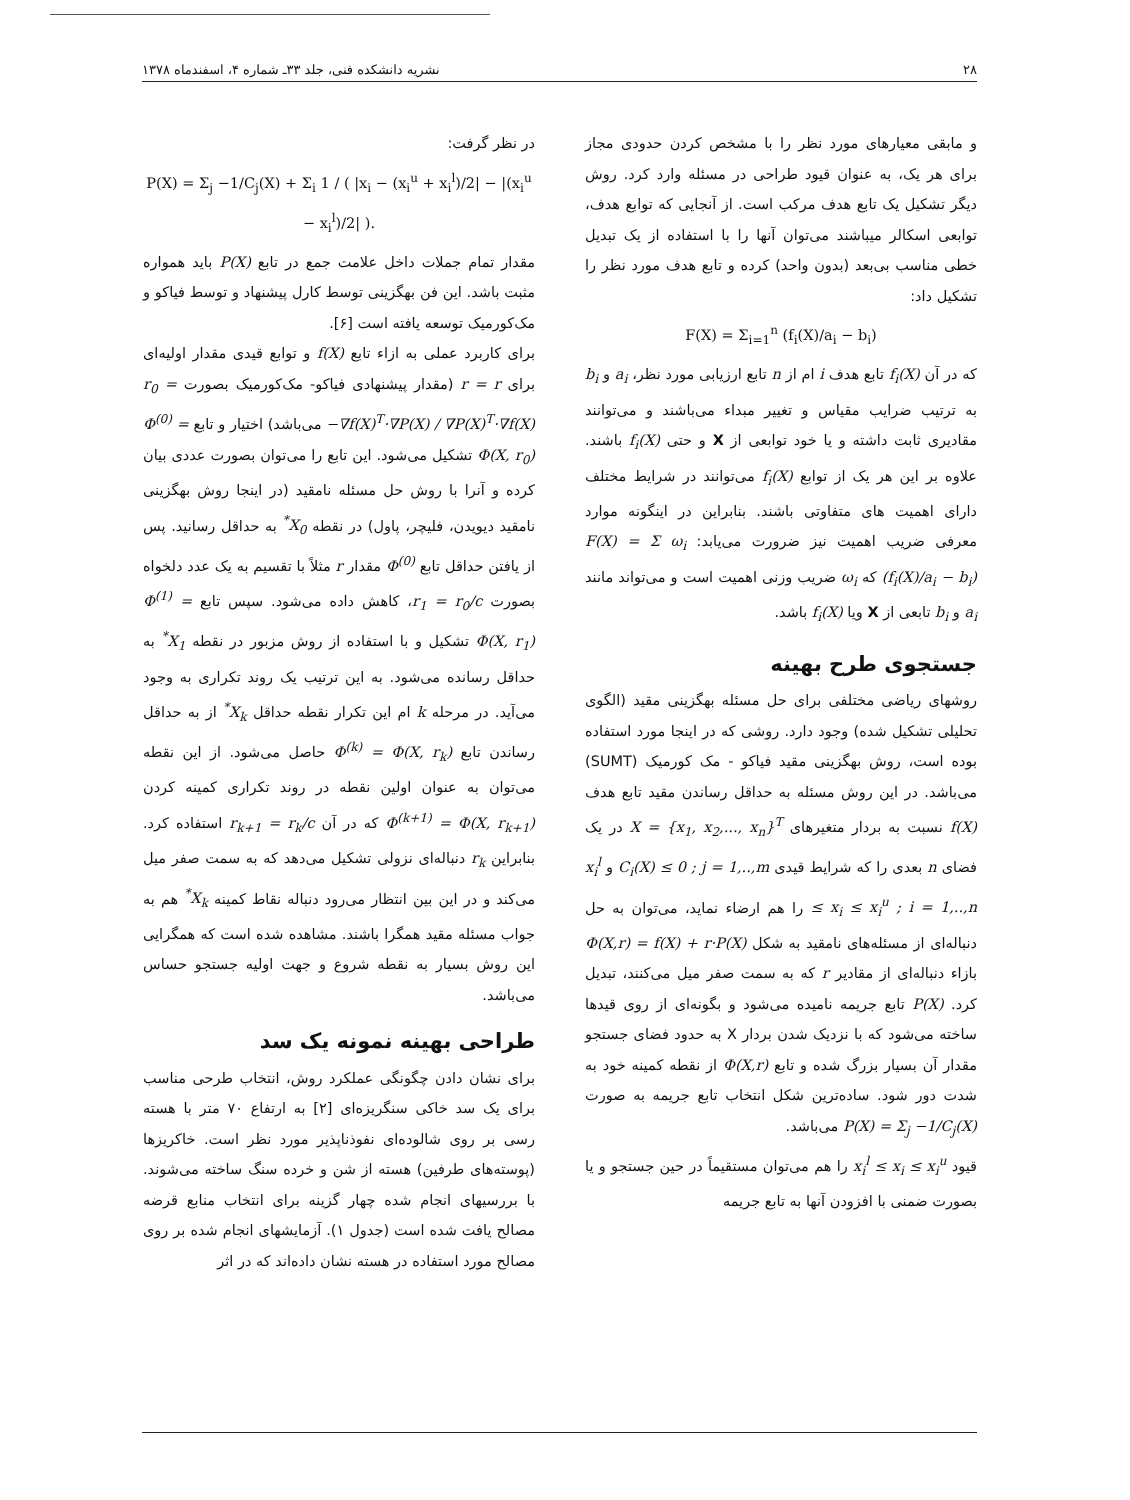۲۸ نشریه دانشکده فنی، جلد ۳۳ـ شماره ۴، اسفندماه ۱۳۷۸
و مابقی معیارهای مورد نظر را با مشخص کردن حدودی مجاز برای هر یک، به عنوان قیود طراحی در مسئله وارد کرد. روش دیگر تشکیل یک تابع هدف مرکب است. از آنجایی که توابع هدف، توابعی اسکالر میباشند می‌توان آنها را با استفاده از یک تبدیل خطی مناسب بی‌بعد (بدون واحد) کرده و تابع هدف مورد نظر را تشکیل داد:
F(X) = Σ<sub>i=1</sub><sup>n</sup> (f<sub>i</sub>(X)/a<sub>i</sub> − b<sub>i</sub>)
که در آن f<sub>i</sub>(X) تابع هدف i ام از n تابع ارزیابی مورد نظر، a<sub>i</sub> و b<sub>i</sub> به ترتیب ضرایب مقیاس و تغییر مبداء می‌باشند و می‌توانند مقادیری ثابت داشته و یا خود توابعی از X و حتی f<sub>i</sub>(X) باشند. علاوه بر این هر یک از توابع f<sub>i</sub>(X) می‌توانند در شرایط مختلف دارای اهمیت های متفاوتی باشند. بنابراین در اینگونه موارد معرفی ضریب اهمیت نیز ضرورت می‌یابد: F(X) = Σ ω<sub>i</sub> (f<sub>i</sub>(X)/a<sub>i</sub> − b<sub>i</sub>) که ω<sub>i</sub> ضریب وزنی اهمیت است و می‌تواند مانند a<sub>i</sub> و b<sub>i</sub> تابعی از X ویا f<sub>i</sub>(X) باشد.
جستجوی طرح بهینه
روشهای ریاضی مختلفی برای حل مسئله بهگزینی مقید (الگوی تحلیلی تشکیل شده) وجود دارد. روشی که در اینجا مورد استفاده بوده است، روش بهگزینی مقید فیاکو - مک کورمیک (SUMT) می‌باشد. در این روش مسئله به حداقل رساندن مقید تابع هدف f(X) نسبت به بردار متغیرهای X = {x<sub>1</sub>, x<sub>2</sub>,..., x<sub>n</sub>}<sup>T</sup> در یک فضای n بعدی را که شرایط قیدی C<sub>i</sub>(X) ≤ 0 ; j = 1,..,m و x<sub>i</sub><sup>l</sup> ≤ x<sub>i</sub> ≤ x<sub>i</sub><sup>u</sup> ; i = 1,..,n را هم ارضاء نماید، می‌توان به حل دنباله‌ای از مسئله‌های نامقید به شکل Φ(X,r) = f(X) + r·P(X) بازاء دنباله‌ای از مقادیر r که به سمت صفر میل می‌کنند، تبدیل کرد. P(X) تابع جریمه نامیده می‌شود و بگونه‌ای از روی قیدها ساخته می‌شود که با نزدیک شدن بردار X به حدود فضای جستجو مقدار آن بسیار بزرگ شده و تابع Φ(X,r) از نقطه کمینه خود به شدت دور شود. ساده‌ترین شکل انتخاب تابع جریمه به صورت P(X) = Σ<sub>j</sub> −1/C<sub>j</sub>(X) می‌باشد.
قیود x<sub>i</sub><sup>l</sup> ≤ x<sub>i</sub> ≤ x<sub>i</sub><sup>u</sup> را هم می‌توان مستقیماً در حین جستجو و یا بصورت ضمنی با افزودن آنها به تابع جریمه
در نظر گرفت:
P(X) = Σ<sub>j</sub> −1/C<sub>j</sub>(X) + Σ<sub>i</sub> 1 / ( |x<sub>i</sub> − (x<sub>i</sub><sup>u</sup> + x<sub>i</sub><sup>l</sup>)/2| − |(x<sub>i</sub><sup>u</sup> − x<sub>i</sub><sup>l</sup>)/2| ).
مقدار تمام جملات داخل علامت جمع در تابع P(X) باید همواره مثبت باشد. این فن بهگزینی توسط کارل پیشنهاد و توسط فیاکو و مک‌کورمیک توسعه یافته است [۶].
برای کاربرد عملی به ازاء تابع f(X) و توابع قیدی مقدار اولیه‌ای برای r = r (مقدار پیشنهادی فیاکو- مک‌کورمیک بصورت r<sub>0</sub> = −∇f(X)<sup>T</sup>·∇P(X) / ∇P(X)<sup>T</sup>·∇f(X) می‌باشد) اختیار و تابع Φ<sup>(0)</sup> = Φ(X, r<sub>0</sub>) تشکیل می‌شود. این تابع را می‌توان بصورت عددی بیان کرده و آنرا با روش حل مسئله نامقید (در اینجا روش بهگزینی نامقید دیویدن، فلیچر، پاول) در نقطه X<sub>0</sub><sup>*</sup> به حداقل رسانید. پس از یافتن حداقل تابع Φ<sup>(0)</sup> مقدار r مثلاً با تقسیم به یک عدد دلخواه بصورت r<sub>1</sub> = r<sub>0</sub>/c، کاهش داده می‌شود. سپس تابع Φ<sup>(1)</sup> = Φ(X, r<sub>1</sub>) تشکیل و با استفاده از روش مزبور در نقطه X<sub>1</sub><sup>*</sup> به حداقل رسانده می‌شود. به این ترتیب یک روند تکراری به وجود می‌آید. در مرحله k ام این تکرار نقطه حداقل X<sub>k</sub><sup>*</sup> از به حداقل رساندن تابع Φ<sup>(k)</sup> = Φ(X, r<sub>k</sub>) حاصل می‌شود. از این نقطه می‌توان به عنوان اولین نقطه در روند تکراری کمینه کردن Φ<sup>(k+1)</sup> = Φ(X, r<sub>k+1</sub>) که در آن r<sub>k+1</sub> = r<sub>k</sub>/c استفاده کرد. بنابراین r<sub>k</sub> دنباله‌ای نزولی تشکیل می‌دهد که به سمت صفر میل می‌کند و در این بین انتظار می‌رود دنباله نقاط کمینه X<sub>k</sub><sup>*</sup> هم به جواب مسئله مقید همگرا باشند. مشاهده شده است که همگرایی این روش بسیار به نقطه شروع و جهت اولیه جستجو حساس می‌باشد.
طراحی بهینه نمونه یک سد
برای نشان دادن چگونگی عملکرد روش، انتخاب طرحی مناسب برای یک سد خاکی سنگریزه‌ای [۲] به ارتفاع ۷۰ متر با هسته رسی بر روی شالوده‌ای نفوذناپذیر مورد نظر است. خاکریزها (پوسته‌های طرفین) هسته از شن و خرده سنگ ساخته می‌شوند. با بررسیهای انجام شده چهار گزینه برای انتخاب منابع قرضه مصالح یافت شده است (جدول ۱). آزمایشهای انجام شده بر روی مصالح مورد استفاده در هسته نشان داده‌اند که در اثر